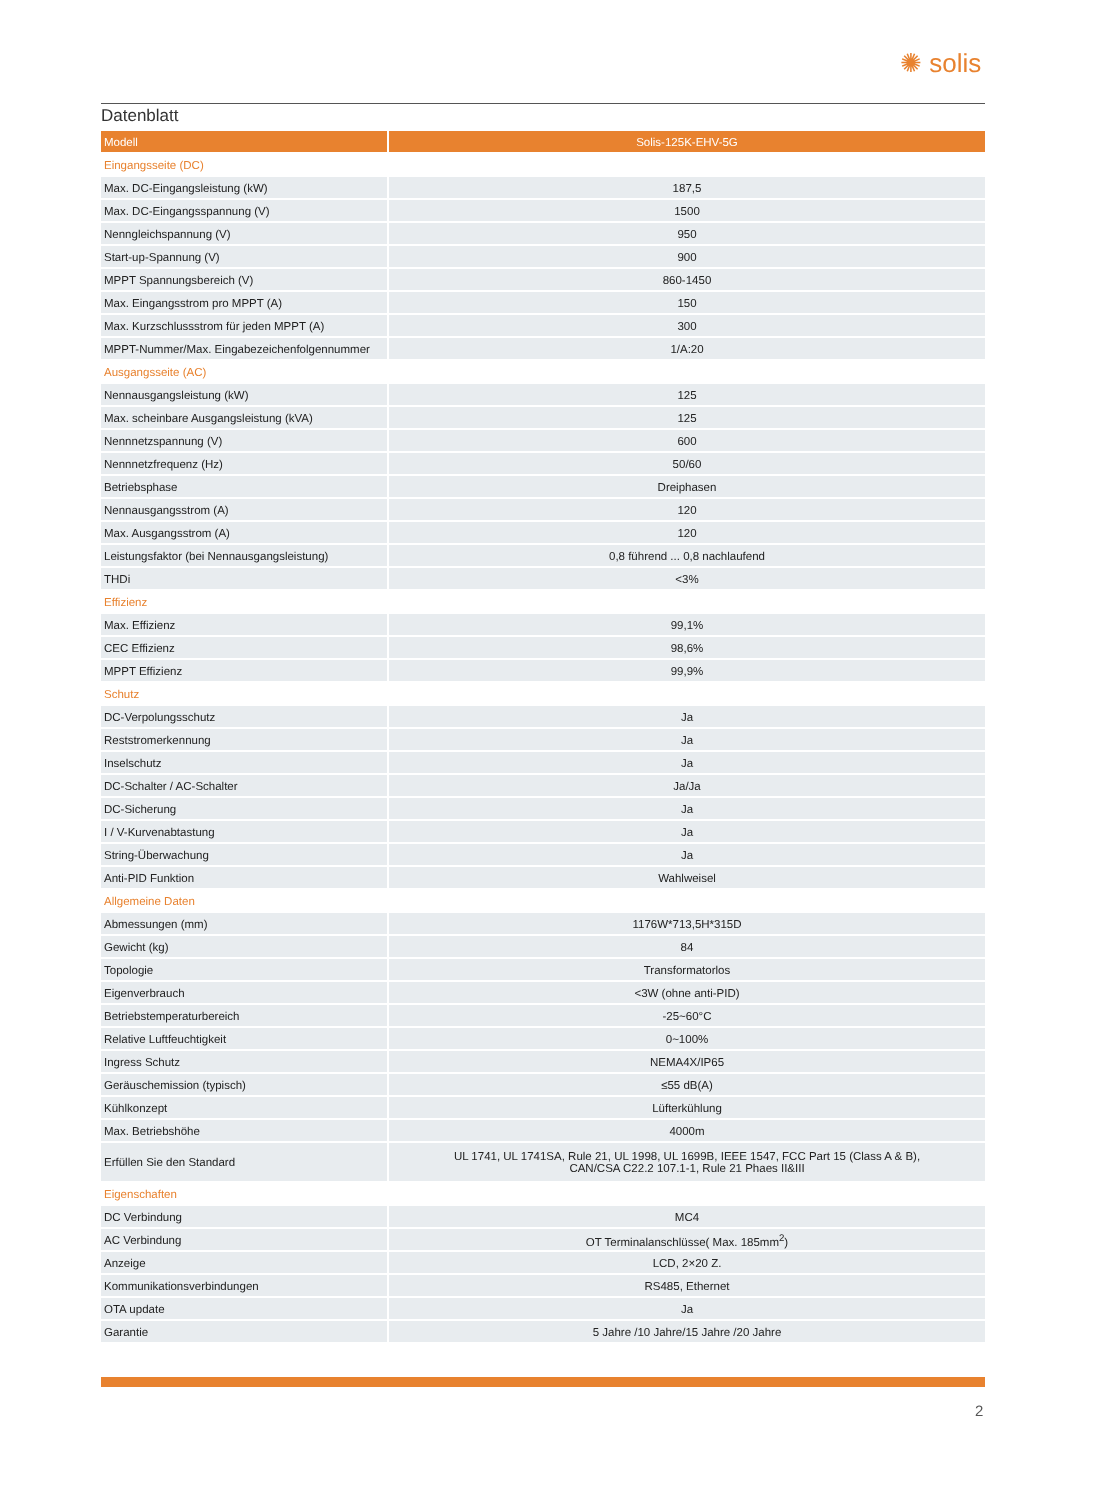✺ solis
Datenblatt
| Modell | Solis-125K-EHV-5G |
| --- | --- |
| Eingangsseite (DC) | |
| Max. DC-Eingangsleistung (kW) | 187,5 |
| Max. DC-Eingangsspannung (V) | 1500 |
| Nenngleichspannung (V) | 950 |
| Start-up-Spannung (V) | 900 |
| MPPT Spannungsbereich (V) | 860-1450 |
| Max. Eingangsstrom pro MPPT (A) | 150 |
| Max. Kurzschlussstrom für jeden MPPT (A) | 300 |
| MPPT-Nummer/Max. Eingabezeichenfolgennummer | 1/A:20 |
| Ausgangsseite (AC) | |
| Nennausgangsleistung (kW) | 125 |
| Max. scheinbare Ausgangsleistung (kVA) | 125 |
| Nennnetzspannung (V) | 600 |
| Nennnetzfrequenz (Hz) | 50/60 |
| Betriebsphase | Dreiphasen |
| Nennausgangsstrom (A) | 120 |
| Max. Ausgangsstrom (A) | 120 |
| Leistungsfaktor (bei Nennausgangsleistung) | 0,8 führend ... 0,8 nachlaufend |
| THDi | <3% |
| Effizienz | |
| Max. Effizienz | 99,1% |
| CEC Effizienz | 98,6% |
| MPPT Effizienz | 99,9% |
| Schutz | |
| DC-Verpolungsschutz | Ja |
| Reststromerkennung | Ja |
| Inselschutz | Ja |
| DC-Schalter / AC-Schalter | Ja/Ja |
| DC-Sicherung | Ja |
| I / V-Kurvenabtastung | Ja |
| String-Überwachung | Ja |
| Anti-PID Funktion | Wahlweisel |
| Allgemeine Daten | |
| Abmessungen (mm) | 1176W*713,5H*315D |
| Gewicht (kg) | 84 |
| Topologie | Transformatorlos |
| Eigenverbrauch | <3W (ohne anti-PID) |
| Betriebstemperaturbereich | -25~60°C |
| Relative Luftfeuchtigkeit | 0~100% |
| Ingress Schutz | NEMA4X/IP65 |
| Geräuschemission (typisch) | ≤55 dB(A) |
| Kühlkonzept | Lüfterkühlung |
| Max. Betriebshöhe | 4000m |
| Erfüllen Sie den Standard | UL 1741, UL 1741SA, Rule 21, UL 1998, UL 1699B, IEEE 1547, FCC Part 15 (Class A & B), CAN/CSA C22.2 107.1-1, Rule 21 Phaes II&III |
| Eigenschaften | |
| DC Verbindung | MC4 |
| AC Verbindung | OT Terminalanschlüsse( Max. 185mm<sup>2</sup>) |
| Anzeige | LCD, 2×20 Z. |
| Kommunikationsverbindungen | RS485, Ethernet |
| OTA update | Ja |
| Garantie | 5 Jahre /10 Jahre/15 Jahre /20 Jahre |
2